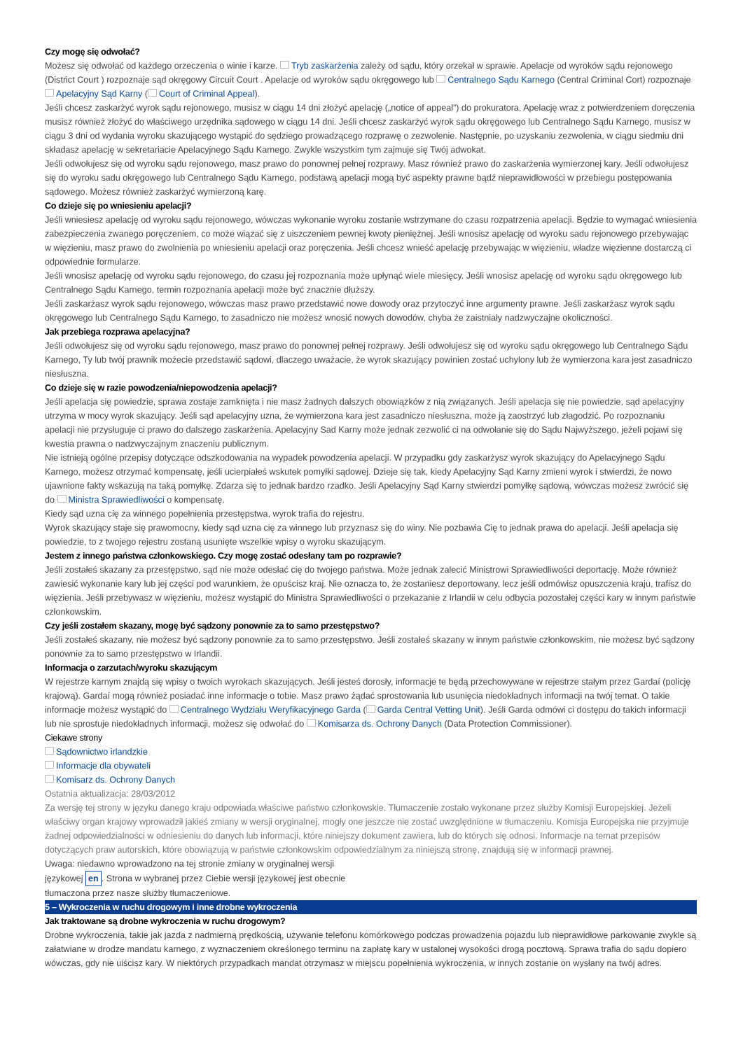Czy mogę się odwołać?
Możesz się odwołać od każdego orzeczenia o winie i karze. Tryb zaskarżenia zależy od sądu, który orzekał w sprawie. Apelacje od wyroków sądu rejonowego (District Court ) rozpoznaje sąd okręgowy Circuit Court . Apelacje od wyroków sądu okręgowego lub Centralnego Sądu Karnego (Central Criminal Cort) rozpoznaje Apelacyjny Sąd Karny ( Court of Criminal Appeal).
Jeśli chcesz zaskarżyć wyrok sądu rejonowego, musisz w ciągu 14 dni złożyć apelację („notice of appeal”) do prokuratora. Apelację wraz z potwierdzeniem doręczenia musisz również złożyć do właściwego urzędnika sądowego w ciągu 14 dni. Jeśli chcesz zaskarżyć wyrok sądu okręgowego lub Centralnego Sądu Karnego, musisz w ciągu 3 dni od wydania wyroku skazującego wystąpić do sędziego prowadzącego rozprawę o zezwolenie. Następnie, po uzyskaniu zezwolenia, w ciągu siedmiu dni składasz apelację w sekretariacie Apelacyjnego Sądu Karnego. Zwykle wszystkim tym zajmuje się Twój adwokat.
Jeśli odwołujesz się od wyroku sądu rejonowego, masz prawo do ponownej pełnej rozprawy. Masz również prawo do zaskarżenia wymierzonej kary. Jeśli odwołujesz się do wyroku sadu okręgowego lub Centralnego Sądu Karnego, podstawą apelacji mogą być aspekty prawne bądź nieprawidłowości w przebiegu postępowania sądowego. Możesz również zaskarżyć wymierzoną karę.
Co dzieje się po wniesieniu apelacji?
Jeśli wniesiesz apelację od wyroku sądu rejonowego, wówczas wykonanie wyroku zostanie wstrzymane do czasu rozpatrzenia apelacji. Będzie to wymagać wniesienia zabezpieczenia zwanego poręczeniem, co może wiązać się z uiszczeniem pewnej kwoty pieniężnej. Jeśli wnosisz apelację od wyroku sadu rejonowego przebywając w więzieniu, masz prawo do zwolnienia po wniesieniu apelacji oraz poręczenia. Jeśli chcesz wnieść apelację przebywając w więzieniu, władze więzienne dostarczą ci odpowiednie formularze.
Jeśli wnosisz apelację od wyroku sądu rejonowego, do czasu jej rozpoznania może upłynąć wiele miesięcy. Jeśli wnosisz apelację od wyroku sądu okręgowego lub Centralnego Sądu Karnego, termin rozpoznania apelacji może być znacznie dłuższy.
Jeśli zaskarżasz wyrok sądu rejonowego, wówczas masz prawo przedstawić nowe dowody oraz przytoczyć inne argumenty prawne. Jeśli zaskarżasz wyrok sądu okręgowego lub Centralnego Sądu Karnego, to zasadniczo nie możesz wnosić nowych dowodów, chyba że zaistniały nadzwyczajne okoliczności.
Jak przebiega rozprawa apelacyjna?
Jeśli odwołujesz się od wyroku sądu rejonowego, masz prawo do ponownej pełnej rozprawy. Jeśli odwołujesz się od wyroku sądu okręgowego lub Centralnego Sądu Karnego, Ty lub twój prawnik możecie przedstawić sądowi, dlaczego uważacie, że wyrok skazujący powinien zostać uchylony lub że wymierzona kara jest zasadniczo niesłuszna.
Co dzieje się w razie powodzenia/niepowodzenia apelacji?
Jeśli apelacja się powiedzie, sprawa zostaje zamknięta i nie masz żadnych dalszych obowiązków z nią związanych. Jeśli apelacja się nie powiedzie, sąd apelacyjny utrzyma w mocy wyrok skazujący. Jeśli sąd apelacyjny uzna, że wymierzona kara jest zasadniczo niesłuszna, może ją zaostrzyć lub złagodzić. Po rozpoznaniu apelacji nie przysługuje ci prawo do dalszego zaskarżenia. Apelacyjny Sad Karny może jednak zezwolić ci na odwołanie się do Sądu Najwyższego, jeżeli pojawi się kwestia prawna o nadzwyczajnym znaczeniu publicznym.
Nie istnieją ogólne przepisy dotyczące odszkodowania na wypadek powodzenia apelacji. W przypadku gdy zaskarżysz wyrok skazujący do Apelacyjnego Sądu Karnego, możesz otrzymać kompensatę, jeśli ucierpiałeś wskutek pomyłki sądowej. Dzieje się tak, kiedy Apelacyjny Sąd Karny zmieni wyrok i stwierdzi, że nowo ujawnione fakty wskazują na taką pomyłkę. Zdarza się to jednak bardzo rzadko. Jeśli Apelacyjny Sąd Karny stwierdzi pomyłkę sądową, wówczas możesz zwrócić się do Ministra Sprawiedliwości o kompensatę.
Kiedy sąd uzna cię za winnego popełnienia przestępstwa, wyrok trafia do rejestru.
Wyrok skazujący staje się prawomocny, kiedy sąd uzna cię za winnego lub przyznasz się do winy. Nie pozbawia Cię to jednak prawa do apelacji. Jeśli apelacja się powiedzie, to z twojego rejestru zostaną usunięte wszelkie wpisy o wyroku skazującym.
Jestem z innego państwa członkowskiego. Czy mogę zostać odesłany tam po rozprawie?
Jeśli zostałeś skazany za przestępstwo, sąd nie może odesłać cię do twojego państwa. Może jednak zalecić Ministrowi Sprawiedliwości deportację. Może również zawiesić wykonanie kary lub jej części pod warunkiem, że opuścisz kraj. Nie oznacza to, że zostaniesz deportowany, lecz jeśli odmówisz opuszczenia kraju, trafisz do więzienia. Jeśli przebywasz w więzieniu, możesz wystąpić do Ministra Sprawiedliwości o przekazanie z Irlandii w celu odbycia pozostałej części kary w innym państwie członkowskim.
Czy jeśli zostałem skazany, mogę być sądzony ponownie za to samo przestępstwo?
Jeśli zostałeś skazany, nie możesz być sądzony ponownie za to samo przestępstwo. Jeśli zostałeś skazany w innym państwie członkowskim, nie możesz być sądzony ponownie za to samo przestępstwo w Irlandii.
Informacja o zarzutach/wyroku skazującym
W rejestrze karnym znajdą się wpisy o twoich wyrokach skazujących. Jeśli jesteś dorosły, informacje te będą przechowywane w rejestrze stałym przez Gardaí (policję krajową). Gardaí mogą również posiadać inne informacje o tobie. Masz prawo żądać sprostowania lub usunięcia niedokładnych informacji na twój temat. O takie informacje możesz wystąpić do Centralnego Wydziału Weryfikacyjnego Garda ( Garda Central Vetting Unit). Jeśli Garda odmówi ci dostępu do takich informacji lub nie sprostuje niedokładnych informacji, możesz się odwołać do Komisarza ds. Ochrony Danych (Data Protection Commissioner).
Ciekawe strony
Sądownictwo irlandzkie
Informacje dla obywateli
Komisarz ds. Ochrony Danych
Ostatnia aktualizacja: 28/03/2012
Za wersję tej strony w języku danego kraju odpowiada właściwe państwo członkowskie. Tłumaczenie zostało wykonane przez służby Komisji Europejskiej. Jeżeli właściwy organ krajowy wprowadził jakieś zmiany w wersji oryginalnej, mogły one jeszcze nie zostać uwzględnione w tłumaczeniu. Komisja Europejska nie przyjmuje żadnej odpowiedzialności w odniesieniu do danych lub informacji, które niniejszy dokument zawiera, lub do których się odnosi. Informacje na temat przepisów dotyczących praw autorskich, które obowiązują w państwie członkowskim odpowiedzialnym za niniejszą stronę, znajdują się w informacji prawnej.
Uwaga: niedawno wprowadzono na tej stronie zmiany w oryginalnej wersji językowej en. Strona w wybranej przez Ciebie wersji językowej jest obecnie tłumaczona przez nasze służby tłumaczeniowe.
5 – Wykroczenia w ruchu drogowym i inne drobne wykroczenia
Jak traktowane są drobne wykroczenia w ruchu drogowym?
Drobne wykroczenia, takie jak jazda z nadmierną prędkością, używanie telefonu komórkowego podczas prowadzenia pojazdu lub nieprawidłowe parkowanie zwykle są załatwiane w drodze mandatu karnego, z wyznaczeniem określonego terminu na zapłatę kary w ustalonej wysokości drogą pocztową. Sprawa trafia do sądu dopiero wówczas, gdy nie uiścisz kary. W niektórych przypadkach mandat otrzymasz w miejscu popełnienia wykroczenia, w innych zostanie on wysłany na twój adres.